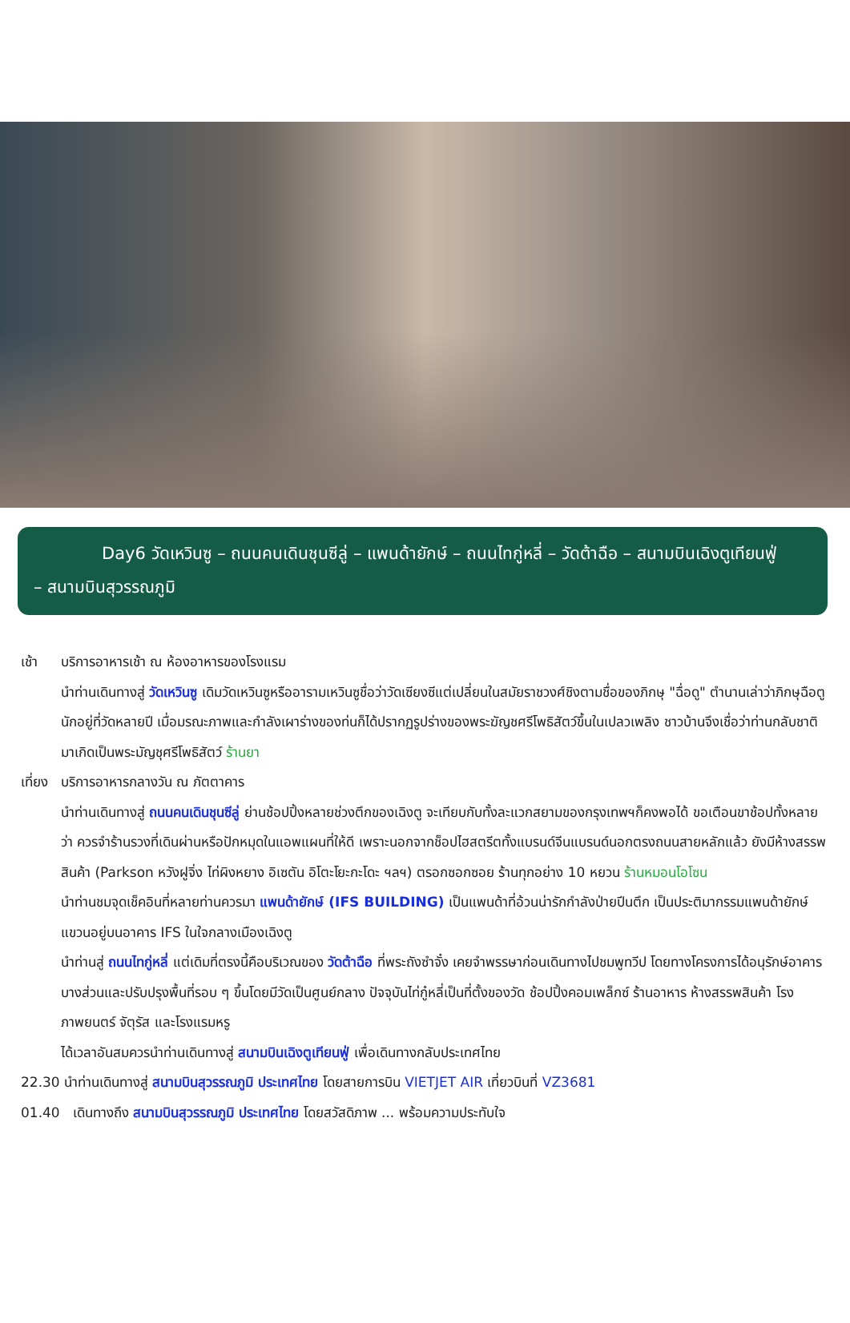Day6 วัดเหวินซู – ถนนคนเดินชุนซีลู่ – แพนด้ายักษ์ – ถนนไทกู่หลี่ – วัดต้าฉือ – สนามบินเฉิงตูเทียนฟู่
– สนามบินสุวรรณภูมิ
เช้า บริการอาหารเช้า ณ ห้องอาหารของโรงแรม
นำท่านเดินทางสู่ วัดเหวินซู เดิมวัดเหวินซูหรืออารามเหวินซูชื่อว่าวัดเซียงซีแต่เปลี่ยนในสมัยราชวงศ์ชิงตามชื่อของภิกษุ "ฉื่อดู" ตำนานเล่าว่าภิกษุฉือตูนักอยู่ที่วัดหลายปี เมื่อมรณะภาพและกำลังเผาร่างของท่นก็ได้ปรากฏรูปร่างของพระฆัญชศรีโพธิสัตว์ขึ้นในเปลวเพลิง ชาวบ้านจึงเชื่อว่าท่านกลับชาติมาเกิดเป็นพระมัญชุศรีโพธิสัตว์ ร้านยา
เที่ยง บริการอาหารกลางวัน ณ ภัตตาคาร
นำท่านเดินทางสู่ ถนนคนเดินชุนซีลู่ ย่านช้อปปิ้งหลายช่วงตึกของเฉิงตู จะเทียบกับทั้งละแวกสยามของกรุงเทพฯก็คงพอได้ ขอเตือนขาช้อปทั้งหลายว่า ควรจำร้านรวงที่เดินผ่านหรือปักหมุดในแอพแผนที่ให้ดี เพราะนอกจากช็อปไฮสตรีตทั้งแบรนด์จีนแบรนด์นอกตรงถนนสายหลักแล้ว ยังมีห้างสรรพสินค้า (Parkson หวังฝูจิ่ง ไท่ผิงหยาง อิเซตัน อิโตะโยะกะโดะ ฯลฯ) ตรอกซอกซอย ร้านทุกอย่าง 10 หยวน ร้านหมอนโอโซน
นำท่านชมจุดเช็คอินที่หลายท่านควรมา แพนด้ายักษ์ (IFS BUILDING) เป็นแพนด้าที่อ้วนน่ารักกำลังป่ายปีนตึก เป็นประติมากรรมแพนด้ายักษ์แขวนอยู่บนอาคาร IFS ในใจกลางเมืองเฉิงตู
นำท่านสู่ ถนนไทกู่หลี่ แต่เดิมที่ตรงนี้คือบริเวณของ วัดต้าฉือ ที่พระถังซำจั๋ง เคยจำพรรษาก่อนเดินทางไปชมพูทวีป โดยทางโครงการได้อนุรักษ์อาคารบางส่วนและปรับปรุงพื้นที่รอบ ๆ ขึ้นโดยมีวัดเป็นศูนย์กลาง ปัจจุบันไท่กู๋หลี่เป็นที่ตั้งของวัด ช้อปปิ้งคอมเพล็กซ์ ร้านอาหาร ห้างสรรพสินค้า โรงภาพยนตร์ จัตุรัส และโรงแรมหรู
ได้เวลาอันสมควรนำท่านเดินทางสู่ สนามบินเฉิงตูเทียนฟู่ เพื่อเดินทางกลับประเทศไทย
22.30 นำท่านเดินทางสู่ สนามบินสุวรรณภูมิ ประเทศไทย โดยสายการบิน VIETJET AIR เที่ยวบินที่ VZ3681
01.40 เดินทางถึง สนามบินสุวรรณภูมิ ประเทศไทย โดยสวัสดิภาพ ... พร้อมความประทับใจ